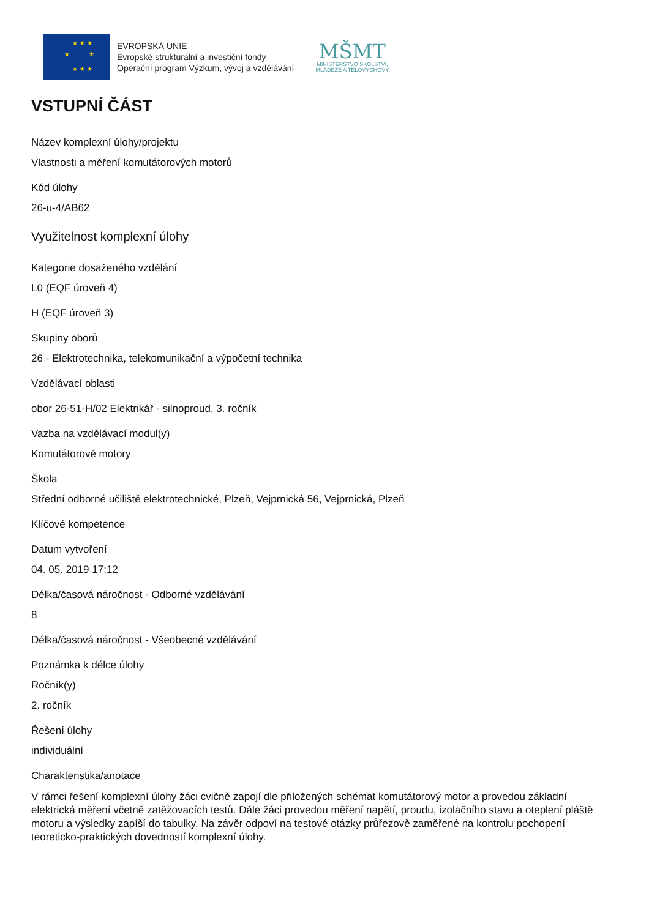★ ★ ★
★ ★
★ ★ ★
EVROPSKÁ UNIE
Evropské strukturální a investiční fondy
Operační program Výzkum, vývoj a vzdělávání
MŠMT
MINISTERSTVO ŠKOLSTVÍ,
MLÁDEŽE A TĚLOVÝCHOVY
VSTUPNÍ ČÁST
Název komplexní úlohy/projektu
Vlastnosti a měření komutátorových motorů
Kód úlohy
26-u-4/AB62
Využitelnost komplexní úlohy
Kategorie dosaženého vzdělání
L0 (EQF úroveň 4)
H (EQF úroveň 3)
Skupiny oborů
26 - Elektrotechnika, telekomunikační a výpočetní technika
Vzdělávací oblasti
obor 26-51-H/02 Elektrikář - silnoproud, 3. ročník
Vazba na vzdělávací modul(y)
Komutátorové motory
Škola
Střední odborné učiliště elektrotechnické, Plzeň, Vejprnická 56, Vejprnická, Plzeň
Klíčové kompetence
Datum vytvoření
04. 05. 2019 17:12
Délka/časová náročnost - Odborné vzdělávání
8
Délka/časová náročnost - Všeobecné vzdělávání
Poznámka k délce úlohy
Ročník(y)
2. ročník
Řešení úlohy
individuální
Charakteristika/anotace
V rámci řešení komplexní úlohy žáci cvičně zapojí dle přiložených schémat komutátorový motor a provedou základní elektrická měření včetně zatěžovacích testů. Dále žáci provedou měření napětí, proudu, izolačního stavu a oteplení pláště motoru a výsledky zapíší do tabulky. Na závěr odpoví na testové otázky průřezově zaměřené na kontrolu pochopení teoreticko-praktických dovedností komplexní úlohy.